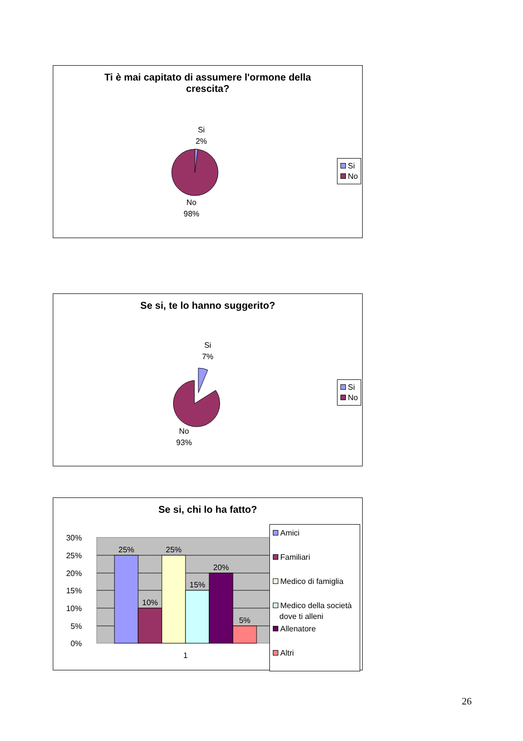Ti è mai capitato di assumere l'ormone della
crescita?
Si
2%
No
98%
Si
No
Se si, te lo hanno suggerito?
Si
7%
No
93%
Si
No
Se si, chi lo ha fatto?
30%
25%
20%
15%
10%
5%
0%
25%
10%
25%
15%
20%
5%
1
Amici
Familiari
Medico di famiglia
Medico della società
dove ti alleni
Allenatore
Altri
26